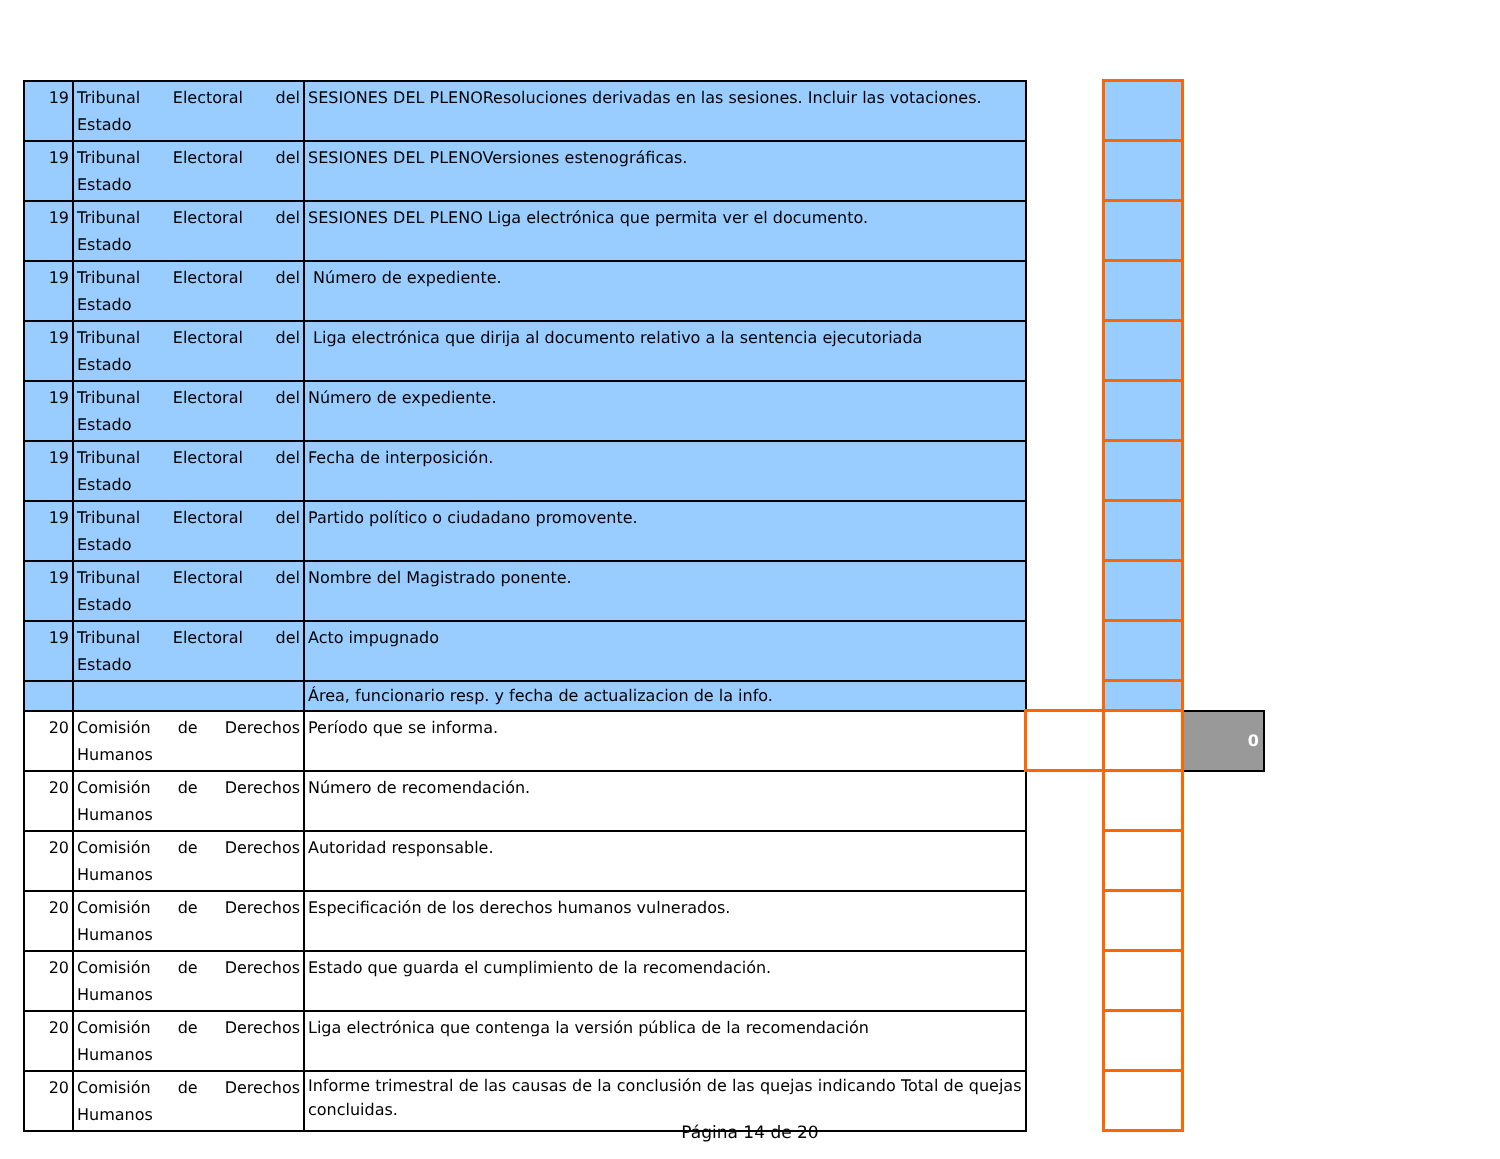| 19 | Tribunal Electoral del Estado | SESIONES DEL PLENOResoluciones derivadas en las sesiones. Incluir las votaciones. | | | |
| 19 | Tribunal Electoral del Estado | SESIONES DEL PLENOVersiones estenográficas. | | | |
| 19 | Tribunal Electoral del Estado | SESIONES DEL PLENO Liga electrónica que permita ver el documento. | | | |
| 19 | Tribunal Electoral del Estado | Número de expediente. | | | |
| 19 | Tribunal Electoral del Estado | Liga electrónica que dirija al documento relativo a la sentencia ejecutoriada | | | |
| 19 | Tribunal Electoral del Estado | Número de expediente. | | | |
| 19 | Tribunal Electoral del Estado | Fecha de interposición. | | | |
| 19 | Tribunal Electoral del Estado | Partido político o ciudadano promovente. | | | |
| 19 | Tribunal Electoral del Estado | Nombre del Magistrado ponente. | | | |
| 19 | Tribunal Electoral del Estado | Acto impugnado | | | |
| | | Área, funcionario resp. y fecha de actualizacion de la info. | | | |
| 20 | Comisión de Derechos Humanos | Período que se informa. | | | 0 |
| 20 | Comisión de Derechos Humanos | Número de recomendación. | | | |
| 20 | Comisión de Derechos Humanos | Autoridad responsable. | | | |
| 20 | Comisión de Derechos Humanos | Especificación de los derechos humanos vulnerados. | | | |
| 20 | Comisión de Derechos Humanos | Estado que guarda el cumplimiento de la recomendación. | | | |
| 20 | Comisión de Derechos Humanos | Liga electrónica que contenga la versión pública de la recomendación | | | |
| 20 | Comisión de Derechos Humanos | Informe trimestral de las causas de la conclusión de las quejas indicando Total de quejas concluidas. | | | |
Página 14 de 20